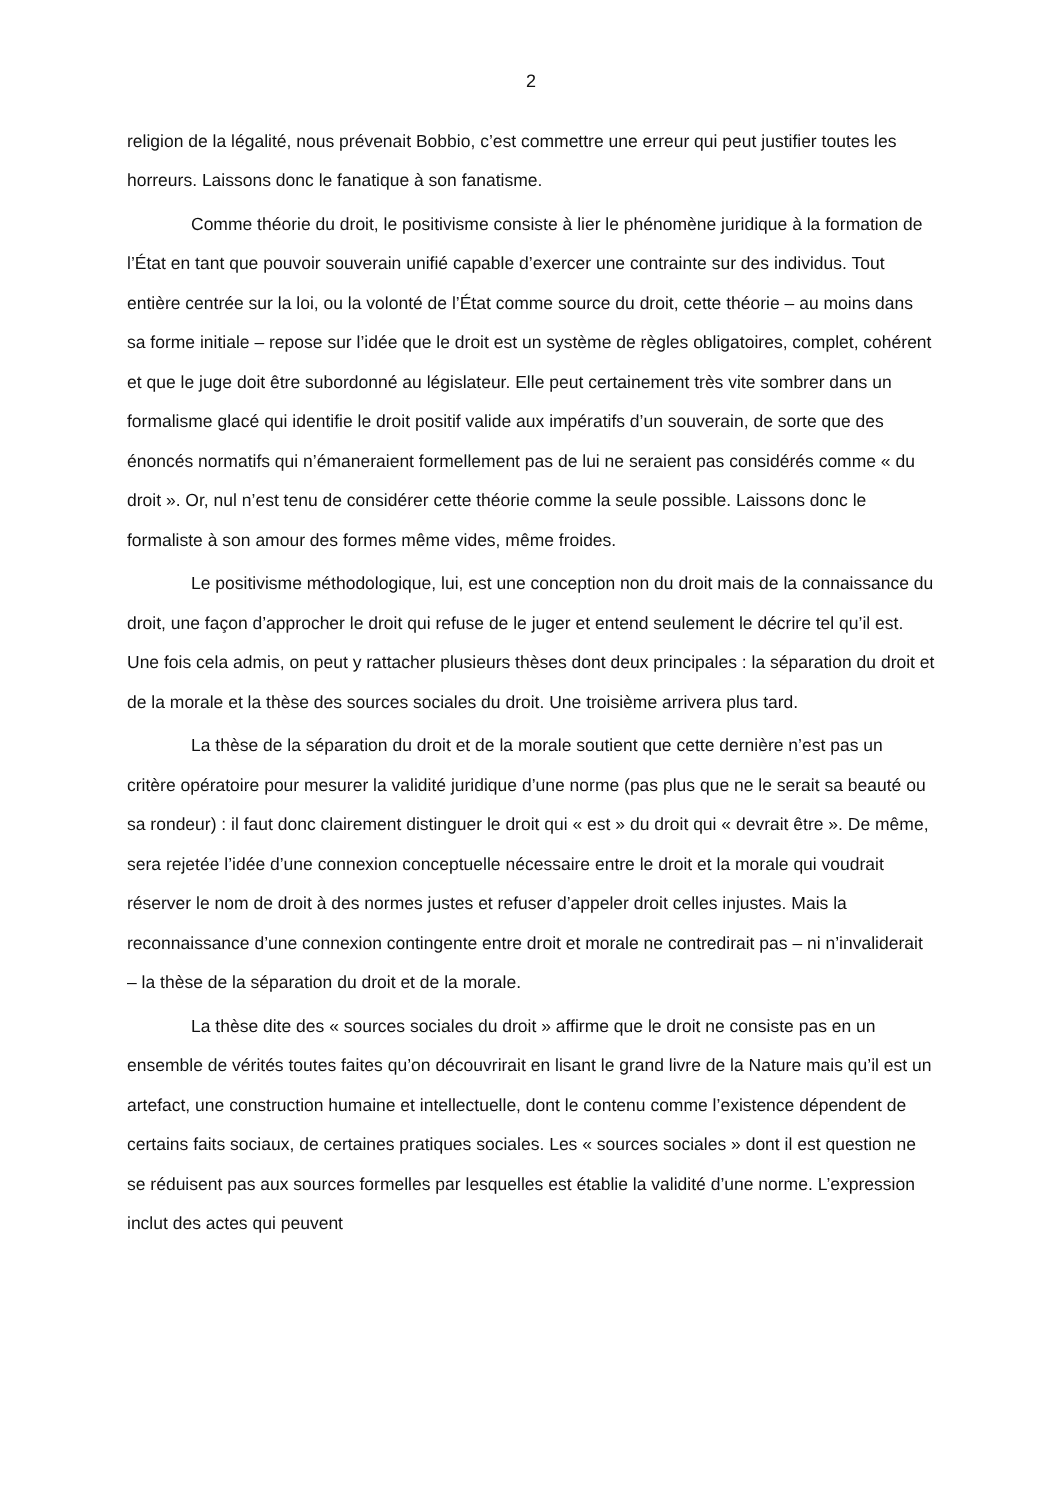2
religion de la légalité, nous prévenait Bobbio, c’est commettre une erreur qui peut justifier toutes les horreurs. Laissons donc le fanatique à son fanatisme.
Comme théorie du droit, le positivisme consiste à lier le phénomène juridique à la formation de l’État en tant que pouvoir souverain unifié capable d’exercer une contrainte sur des individus. Tout entière centrée sur la loi, ou la volonté de l’État comme source du droit, cette théorie – au moins dans sa forme initiale – repose sur l’idée que le droit est un système de règles obligatoires, complet, cohérent et que le juge doit être subordonné au législateur. Elle peut certainement très vite sombrer dans un formalisme glacé qui identifie le droit positif valide aux impératifs d’un souverain, de sorte que des énoncés normatifs qui n’émaneraient formellement pas de lui ne seraient pas considérés comme « du droit ». Or, nul n’est tenu de considérer cette théorie comme la seule possible. Laissons donc le formaliste à son amour des formes même vides, même froides.
Le positivisme méthodologique, lui, est une conception non du droit mais de la connaissance du droit, une façon d’approcher le droit qui refuse de le juger et entend seulement le décrire tel qu’il est. Une fois cela admis, on peut y rattacher plusieurs thèses dont deux principales : la séparation du droit et de la morale et la thèse des sources sociales du droit. Une troisième arrivera plus tard.
La thèse de la séparation du droit et de la morale soutient que cette dernière n’est pas un critère opératoire pour mesurer la validité juridique d’une norme (pas plus que ne le serait sa beauté ou sa rondeur) : il faut donc clairement distinguer le droit qui « est » du droit qui « devrait être ». De même, sera rejetée l’idée d’une connexion conceptuelle nécessaire entre le droit et la morale qui voudrait réserver le nom de droit à des normes justes et refuser d’appeler droit celles injustes. Mais la reconnaissance d’une connexion contingente entre droit et morale ne contredirait pas – ni n’invaliderait – la thèse de la séparation du droit et de la morale.
La thèse dite des « sources sociales du droit » affirme que le droit ne consiste pas en un ensemble de vérités toutes faites qu’on découvrirait en lisant le grand livre de la Nature mais qu’il est un artefact, une construction humaine et intellectuelle, dont le contenu comme l’existence dépendent de certains faits sociaux, de certaines pratiques sociales. Les « sources sociales » dont il est question ne se réduisent pas aux sources formelles par lesquelles est établie la validité d’une norme. L’expression inclut des actes qui peuvent